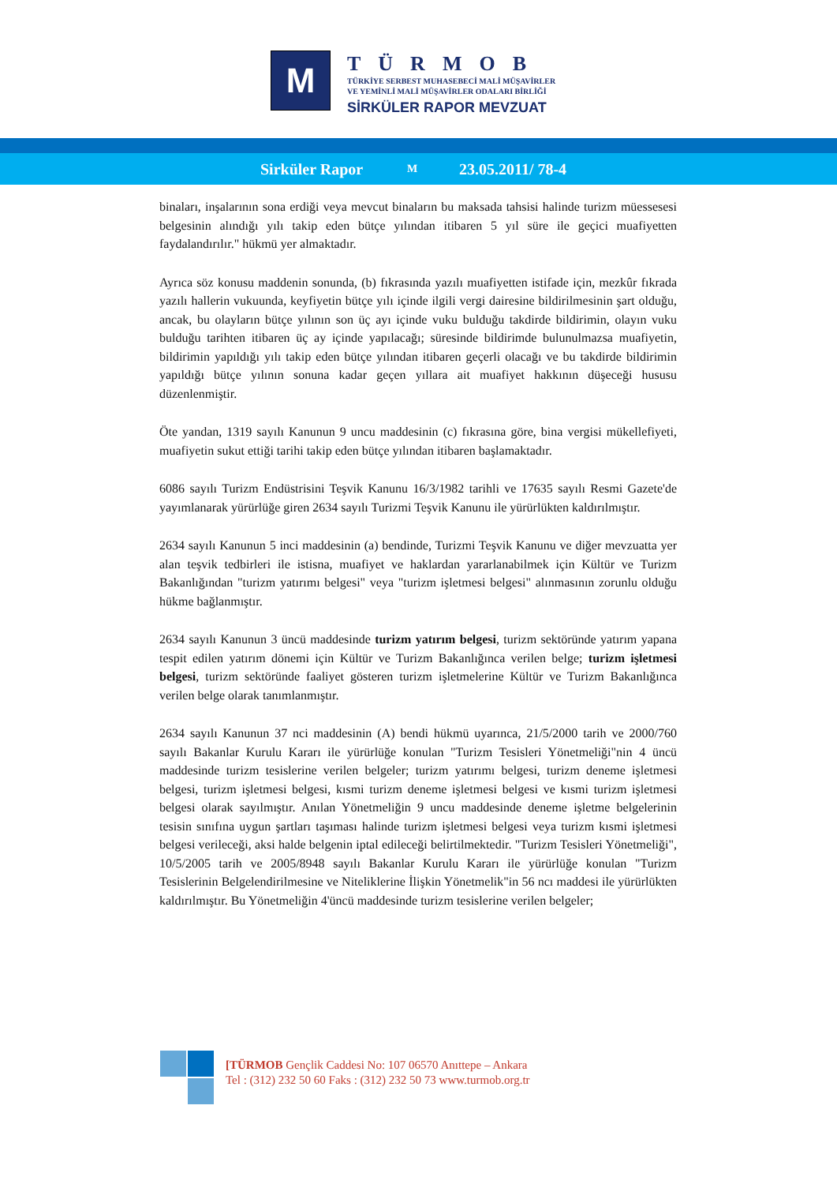M
TÜRMOB
TÜRKİYE SERBEST MUHASEBECİ MALİ MÜŞAVİRLER
VE YEMİNLİ MALİ MÜŞAVİRLER ODALARI BİRLİĞİ
SİRKÜLER RAPOR MEVZUAT
Sirküler Rapor M 23.05.2011/ 78-4
binaları, inşalarının sona erdiği veya mevcut binaların bu maksada tahsisi halinde turizm müessesesi belgesinin alındığı yılı takip eden bütçe yılından itibaren 5 yıl süre ile geçici muafiyetten faydalandırılır." hükmü yer almaktadır.
Ayrıca söz konusu maddenin sonunda, (b) fıkrasında yazılı muafiyetten istifade için, mezkûr fıkrada yazılı hallerin vukuunda, keyfiyetin bütçe yılı içinde ilgili vergi dairesine bildirilmesinin şart olduğu, ancak, bu olayların bütçe yılının son üç ayı içinde vuku bulduğu takdirde bildirimin, olayın vuku bulduğu tarihten itibaren üç ay içinde yapılacağı; süresinde bildirimde bulunulmazsa muafiyetin, bildirimin yapıldığı yılı takip eden bütçe yılından itibaren geçerli olacağı ve bu takdirde bildirimin yapıldığı bütçe yılının sonuna kadar geçen yıllara ait muafiyet hakkının düşeceği hususu düzenlenmiştir.
Öte yandan, 1319 sayılı Kanunun 9 uncu maddesinin (c) fıkrasına göre, bina vergisi mükellefiyeti, muafiyetin sukut ettiği tarihi takip eden bütçe yılından itibaren başlamaktadır.
6086 sayılı Turizm Endüstrisini Teşvik Kanunu 16/3/1982 tarihli ve 17635 sayılı Resmi Gazete'de yayımlanarak yürürlüğe giren 2634 sayılı Turizmi Teşvik Kanunu ile yürürlükten kaldırılmıştır.
2634 sayılı Kanunun 5 inci maddesinin (a) bendinde, Turizmi Teşvik Kanunu ve diğer mevzuatta yer alan teşvik tedbirleri ile istisna, muafiyet ve haklardan yararlanabilmek için Kültür ve Turizm Bakanlığından "turizm yatırımı belgesi" veya "turizm işletmesi belgesi" alınmasının zorunlu olduğu hükme bağlanmıştır.
2634 sayılı Kanunun 3 üncü maddesinde turizm yatırım belgesi, turizm sektöründe yatırım yapana tespit edilen yatırım dönemi için Kültür ve Turizm Bakanlığınca verilen belge; turizm işletmesi belgesi, turizm sektöründe faaliyet gösteren turizm işletmelerine Kültür ve Turizm Bakanlığınca verilen belge olarak tanımlanmıştır.
2634 sayılı Kanunun 37 nci maddesinin (A) bendi hükmü uyarınca, 21/5/2000 tarih ve 2000/760 sayılı Bakanlar Kurulu Kararı ile yürürlüğe konulan "Turizm Tesisleri Yönetmeliği"nin 4 üncü maddesinde turizm tesislerine verilen belgeler; turizm yatırımı belgesi, turizm deneme işletmesi belgesi, turizm işletmesi belgesi, kısmi turizm deneme işletmesi belgesi ve kısmi turizm işletmesi belgesi olarak sayılmıştır. Anılan Yönetmeliğin 9 uncu maddesinde deneme işletme belgelerinin tesisin sınıfına uygun şartları taşıması halinde turizm işletmesi belgesi veya turizm kısmi işletmesi belgesi verileceği, aksi halde belgenin iptal edileceği belirtilmektedir. "Turizm Tesisleri Yönetmeliği", 10/5/2005 tarih ve 2005/8948 sayılı Bakanlar Kurulu Kararı ile yürürlüğe konulan "Turizm Tesislerinin Belgelendirilmesine ve Niteliklerine İlişkin Yönetmelik"in 56 ncı maddesi ile yürürlükten kaldırılmıştır. Bu Yönetmeliğin 4'üncü maddesinde turizm tesislerine verilen belgeler;
[TÜRMOB Gençlik Caddesi No: 107 06570 Anıttepe – Ankara
Tel : (312) 232 50 60 Faks : (312) 232 50 73 www.turmob.org.tr